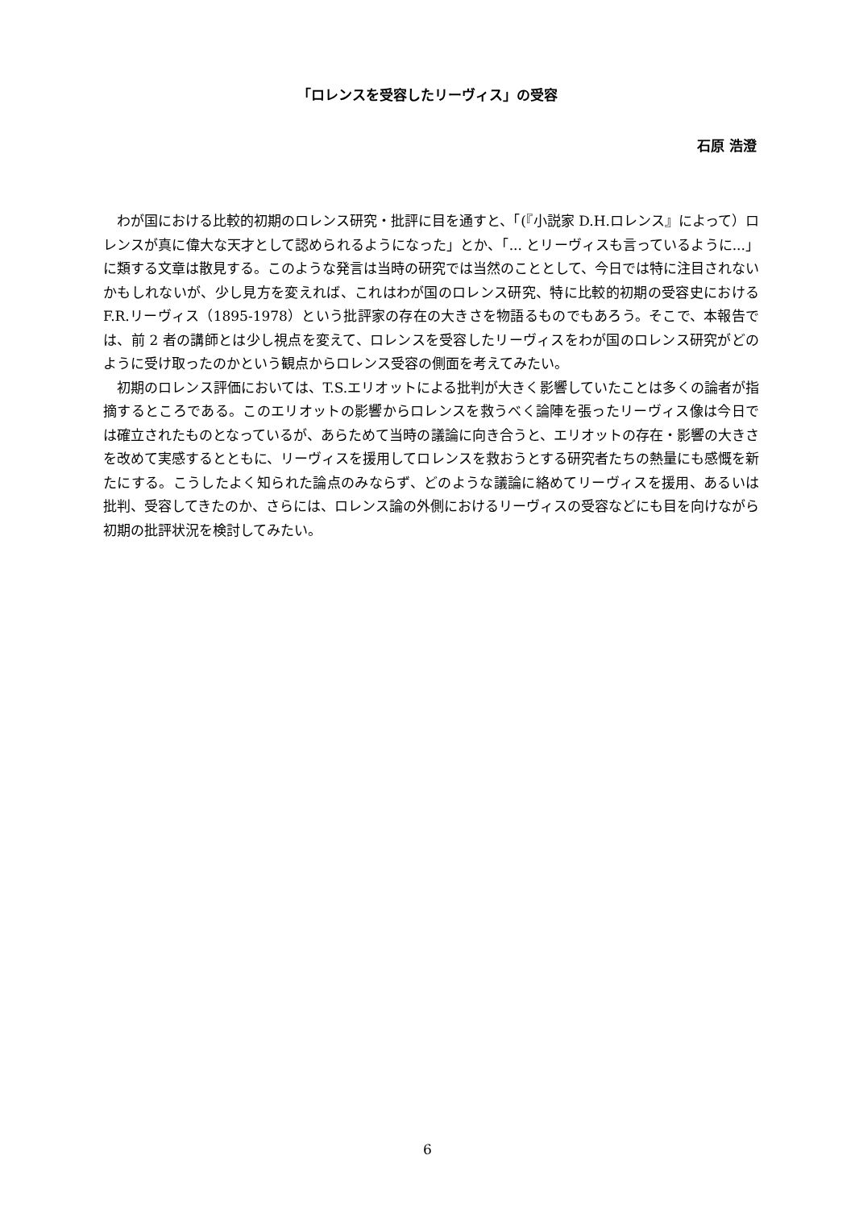「ロレンスを受容したリーヴィス」の受容
石原 浩澄
わが国における比較的初期のロレンス研究・批評に目を通すと、「(『小説家 D.H.ロレンス』によって）ロレンスが真に偉大な天才として認められるようになった」とか、「... とリーヴィスも言っているように...」に類する文章は散見する。このような発言は当時の研究では当然のこととして、今日では特に注目されないかもしれないが、少し見方を変えれば、これはわが国のロレンス研究、特に比較的初期の受容史における F.R.リーヴィス（1895-1978）という批評家の存在の大きさを物語るものでもあろう。そこで、本報告では、前 2 者の講師とは少し視点を変えて、ロレンスを受容したリーヴィスをわが国のロレンス研究がどのように受け取ったのかという観点からロレンス受容の側面を考えてみたい。
初期のロレンス評価においては、T.S.エリオットによる批判が大きく影響していたことは多くの論者が指摘するところである。このエリオットの影響からロレンスを救うべく論陣を張ったリーヴィス像は今日では確立されたものとなっているが、あらためて当時の議論に向き合うと、エリオットの存在・影響の大きさを改めて実感するとともに、リーヴィスを援用してロレンスを救おうとする研究者たちの熱量にも感慨を新たにする。こうしたよく知られた論点のみならず、どのような議論に絡めてリーヴィスを援用、あるいは批判、受容してきたのか、さらには、ロレンス論の外側におけるリーヴィスの受容などにも目を向けながら初期の批評状況を検討してみたい。
6